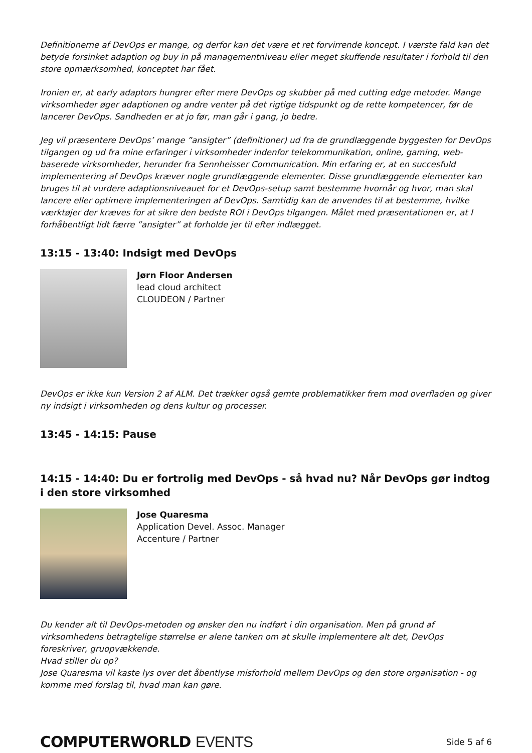Definitionerne af DevOps er mange, og derfor kan det være et ret forvirrende koncept. I værste fald kan det betyde forsinket adaption og buy in på managementniveau eller meget skuffende resultater i forhold til den store opmærksomhed, konceptet har fået.
Ironien er, at early adaptors hungrer efter mere DevOps og skubber på med cutting edge metoder. Mange virksomheder øger adaptionen og andre venter på det rigtige tidspunkt og de rette kompetencer, før de lancerer DevOps. Sandheden er at jo før, man går i gang, jo bedre.
Jeg vil præsentere DevOps’ mange ”ansigter” (definitioner) ud fra de grundlæggende byggesten for DevOps tilgangen og ud fra mine erfaringer i virksomheder indenfor telekommunikation, online, gaming, web-baserede virksomheder, herunder fra Sennheisser Communication. Min erfaring er, at en succesfuld implementering af DevOps kræver nogle grundlæggende elementer. Disse grundlæggende elementer kan bruges til at vurdere adaptionsniveauet for et DevOps-setup samt bestemme hvornår og hvor, man skal lancere eller optimere implementeringen af DevOps. Samtidig kan de anvendes til at bestemme, hvilke værktøjer der kræves for at sikre den bedste ROI i DevOps tilgangen. Målet med præsentationen er, at I forhåbentligt lidt færre ”ansigter” at forholde jer til efter indlægget.
13:15 - 13:40: Indsigt med DevOps
Jørn Floor Andersen
lead cloud architect
CLOUDEON / Partner
DevOps er ikke kun Version 2 af ALM. Det trækker også gemte problematikker frem mod overfladen og giver ny indsigt i virksomheden og dens kultur og processer.
13:45 - 14:15: Pause
14:15 - 14:40: Du er fortrolig med DevOps - så hvad nu? Når DevOps gør indtog i den store virksomhed
Jose Quaresma
Application Devel. Assoc. Manager
Accenture / Partner
Du kender alt til DevOps-metoden og ønsker den nu indført i din organisation. Men på grund af virksomhedens betragtelige størrelse er alene tanken om at skulle implementere alt det, DevOps foreskriver, gruopvækkende.
Hvad stiller du op?
Jose Quaresma vil kaste lys over det åbentlyse misforhold mellem DevOps og den store organisation - og komme med forslag til, hvad man kan gøre.
COMPUTERWORLD EVENTS
Side 5 af 6